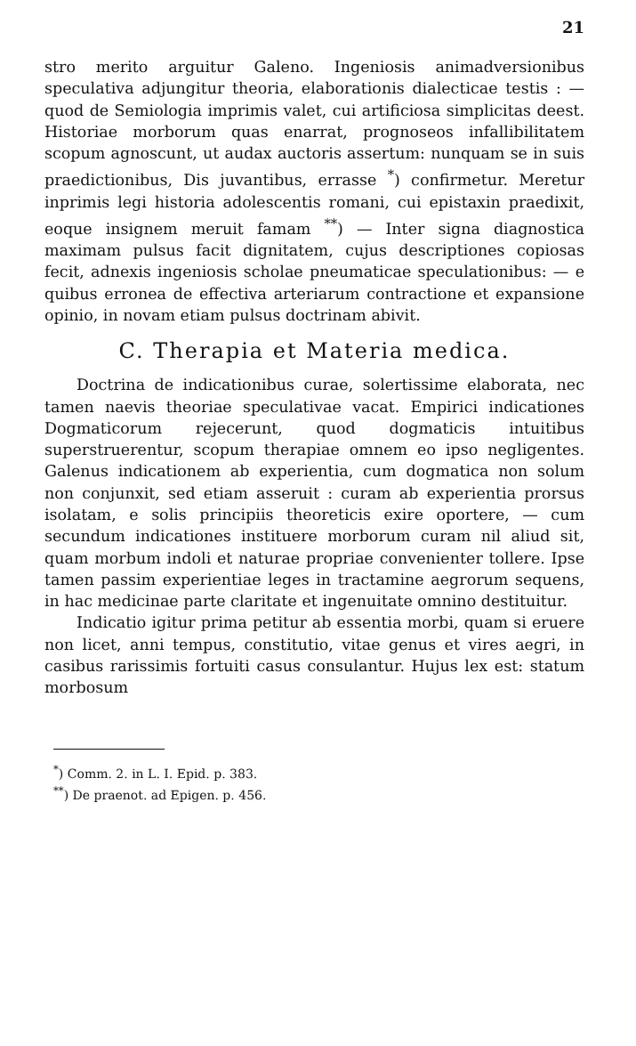21
stro merito arguitur Galeno. Ingeniosis animadversionibus speculativa adjungitur theoria, elaborationis dialecticae testis : — quod de Semiologia imprimis valet, cui artificiosa simplicitas deest. Historiae morborum quas enarrat, prognoseos infallibilitatem scopum agnoscunt, ut audax auctoris assertum: nunquam se in suis praedictionibus, Dis juvantibus, errasse <sup>*</sup>) confirmetur. Meretur inprimis legi historia adolescentis romani, cui epistaxin praedixit, eoque insignem meruit famam <sup>**</sup>) — Inter signa diagnostica maximam pulsus facit dignitatem, cujus descriptiones copiosas fecit, adnexis ingeniosis scholae pneumaticae speculationibus: — e quibus erronea de effectiva arteriarum contractione et expansione opinio, in novam etiam pulsus doctrinam abivit.
C. Therapia et Materia medica.
Doctrina de indicationibus curae, solertissime elaborata, nec tamen naevis theoriae speculativae vacat. Empirici indicationes Dogmaticorum rejecerunt, quod dogmaticis intuitibus superstruerentur, scopum therapiae omnem eo ipso negligentes. Galenus indicationem ab experientia, cum dogmatica non solum non conjunxit, sed etiam asseruit : curam ab experientia prorsus isolatam, e solis principiis theoreticis exire oportere, — cum secundum indicationes instituere morborum curam nil aliud sit, quam morbum indoli et naturae propriae convenienter tollere. Ipse tamen passim experientiae leges in tractamine aegrorum sequens, in hac medicinae parte claritate et ingenuitate omnino destituitur.
Indicatio igitur prima petitur ab essentia morbi, quam si eruere non licet, anni tempus, constitutio, vitae genus et vires aegri, in casibus rarissimis fortuiti casus consulantur. Hujus lex est: statum morbosum
<sup>*</sup>) Comm. 2. in L. I. Epid. p. 383.
<sup>**</sup>) De praenot. ad Epigen. p. 456.